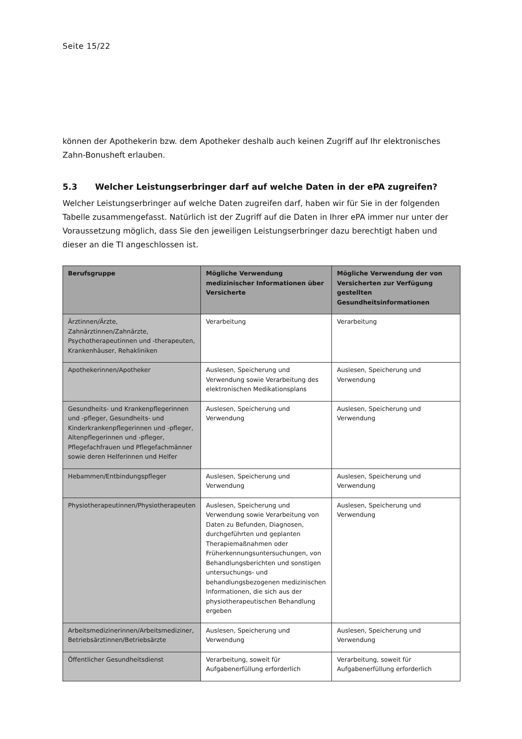Seite 15/22
können der Apothekerin bzw. dem Apotheker deshalb auch keinen Zugriff auf Ihr elektronisches Zahn-Bonusheft erlauben.
5.3 Welcher Leistungserbringer darf auf welche Daten in der ePA zugreifen?
Welcher Leistungserbringer auf welche Daten zugreifen darf, haben wir für Sie in der folgenden Tabelle zusammengefasst. Natürlich ist der Zugriff auf die Daten in Ihrer ePA immer nur unter der Voraussetzung möglich, dass Sie den jeweiligen Leistungserbringer dazu berechtigt haben und dieser an die TI angeschlossen ist.
| Berufsgruppe | Mögliche Verwendung medizinischer Informationen über Versicherte | Mögliche Verwendung der von Versicherten zur Verfügung gestellten Gesundheitsinformationen |
| --- | --- | --- |
| Ärztinnen/Ärzte, Zahnärztinnen/Zahnärzte, Psychotherapeutinnen und -therapeuten, Krankenhäuser, Rehakliniken | Verarbeitung | Verarbeitung |
| Apothekerinnen/Apotheker | Auslesen, Speicherung und Verwendung sowie Verarbeitung des elektronischen Medikationsplans | Auslesen, Speicherung und Verwendung |
| Gesundheits- und Krankenpflegerinnen und -pfleger, Gesundheits- und Kinderkrankenpflegerinnen und -pfleger, Altenpflegerinnen und -pfleger, Pflegefachfrauen und Pflegefachmänner sowie deren Helferinnen und Helfer | Auslesen, Speicherung und Verwendung | Auslesen, Speicherung und Verwendung |
| Hebammen/Entbindungspfleger | Auslesen, Speicherung und Verwendung | Auslesen, Speicherung und Verwendung |
| Physiotherapeutinnen/Physiotherapeuten | Auslesen, Speicherung und Verwendung sowie Verarbeitung von Daten zu Befunden, Diagnosen, durchgeführten und geplanten Therapiemaßnahmen oder Früherkennungsuntersuchungen, von Behandlungsberichten und sonstigen untersuchungs- und behandlungsbezogenen medizinischen Informationen, die sich aus der physiotherapeutischen Behandlung ergeben | Auslesen, Speicherung und Verwendung |
| Arbeitsmedizinerinnen/Arbeitsmediziner, Betriebsärztinnen/Betriebsärzte | Auslesen, Speicherung und Verwendung | Auslesen, Speicherung und Verwendung |
| Öffentlicher Gesundheitsdienst | Verarbeitung, soweit für Aufgabenerfüllung erforderlich | Verarbeitung, soweit für Aufgabenerfüllung erforderlich |